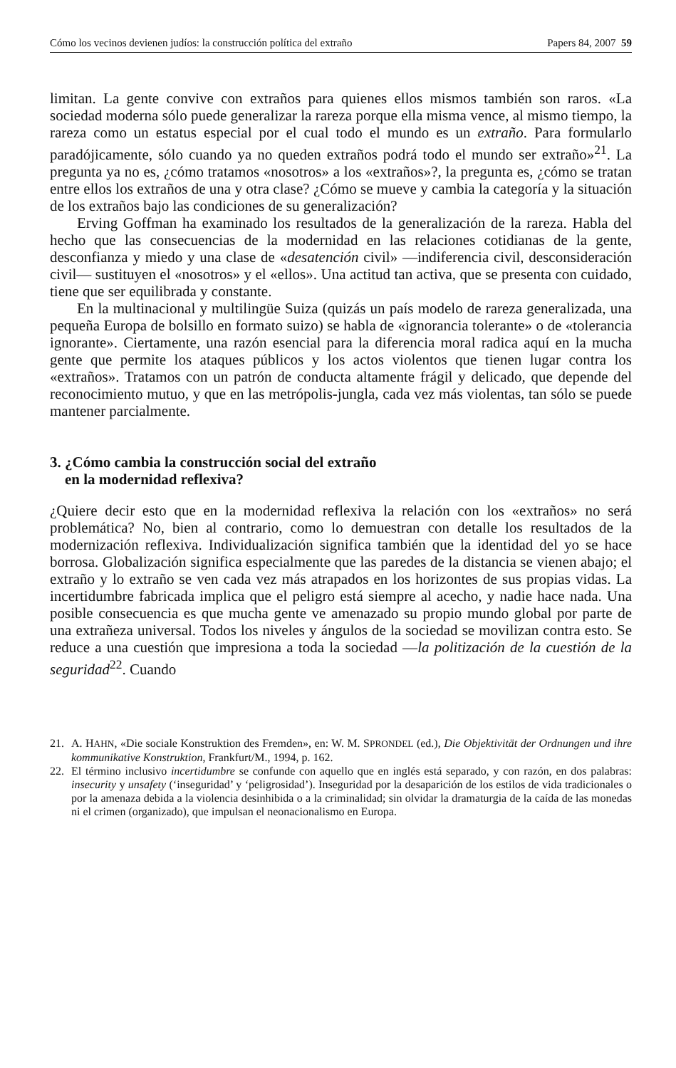Cómo los vecinos devienen judíos: la construcción política del extraño Papers 84, 2007 59
limitan. La gente convive con extraños para quienes ellos mismos también son raros. «La sociedad moderna sólo puede generalizar la rareza porque ella misma vence, al mismo tiempo, la rareza como un estatus especial por el cual todo el mundo es un extraño. Para formularlo paradójicamente, sólo cuando ya no queden extraños podrá todo el mundo ser extraño»<sup>21</sup>. La pregunta ya no es, ¿cómo tratamos «nosotros» a los «extraños»?, la pregunta es, ¿cómo se tratan entre ellos los extraños de una y otra clase? ¿Cómo se mueve y cambia la categoría y la situación de los extraños bajo las condiciones de su generalización?
Erving Goffman ha examinado los resultados de la generalización de la rareza. Habla del hecho que las consecuencias de la modernidad en las relaciones cotidianas de la gente, desconfianza y miedo y una clase de «desatención civil» —indiferencia civil, desconsideración civil— sustituyen el «nosotros» y el «ellos». Una actitud tan activa, que se presenta con cuidado, tiene que ser equilibrada y constante.
En la multinacional y multilingüe Suiza (quizás un país modelo de rareza generalizada, una pequeña Europa de bolsillo en formato suizo) se habla de «ignorancia tolerante» o de «tolerancia ignorante». Ciertamente, una razón esencial para la diferencia moral radica aquí en la mucha gente que permite los ataques públicos y los actos violentos que tienen lugar contra los «extraños». Tratamos con un patrón de conducta altamente frágil y delicado, que depende del reconocimiento mutuo, y que en las metrópolis-jungla, cada vez más violentas, tan sólo se puede mantener parcialmente.
3. ¿Cómo cambia la construcción social del extraño
en la modernidad reflexiva?
¿Quiere decir esto que en la modernidad reflexiva la relación con los «extraños» no será problemática? No, bien al contrario, como lo demuestran con detalle los resultados de la modernización reflexiva. Individualización significa también que la identidad del yo se hace borrosa. Globalización significa especialmente que las paredes de la distancia se vienen abajo; el extraño y lo extraño se ven cada vez más atrapados en los horizontes de sus propias vidas. La incertidumbre fabricada implica que el peligro está siempre al acecho, y nadie hace nada. Una posible consecuencia es que mucha gente ve amenazado su propio mundo global por parte de una extrañeza universal. Todos los niveles y ángulos de la sociedad se movilizan contra esto. Se reduce a una cuestión que impresiona a toda la sociedad —la politización de la cuestión de la seguridad<sup>22</sup>. Cuando
21. A. HAHN, «Die sociale Konstruktion des Fremden», en: W. M. SPRONDEL (ed.), Die Objektivität der Ordnungen und ihre kommunikative Konstruktion, Frankfurt/M., 1994, p. 162.
22. El término inclusivo incertidumbre se confunde con aquello que en inglés está separado, y con razón, en dos palabras: insecurity y unsafety (‘inseguridad’ y ‘peligrosidad’). Inseguridad por la desaparición de los estilos de vida tradicionales o por la amenaza debida a la violencia desinhibida o a la criminalidad; sin olvidar la dramaturgia de la caída de las monedas ni el crimen (organizado), que impulsan el neonacionalismo en Europa.